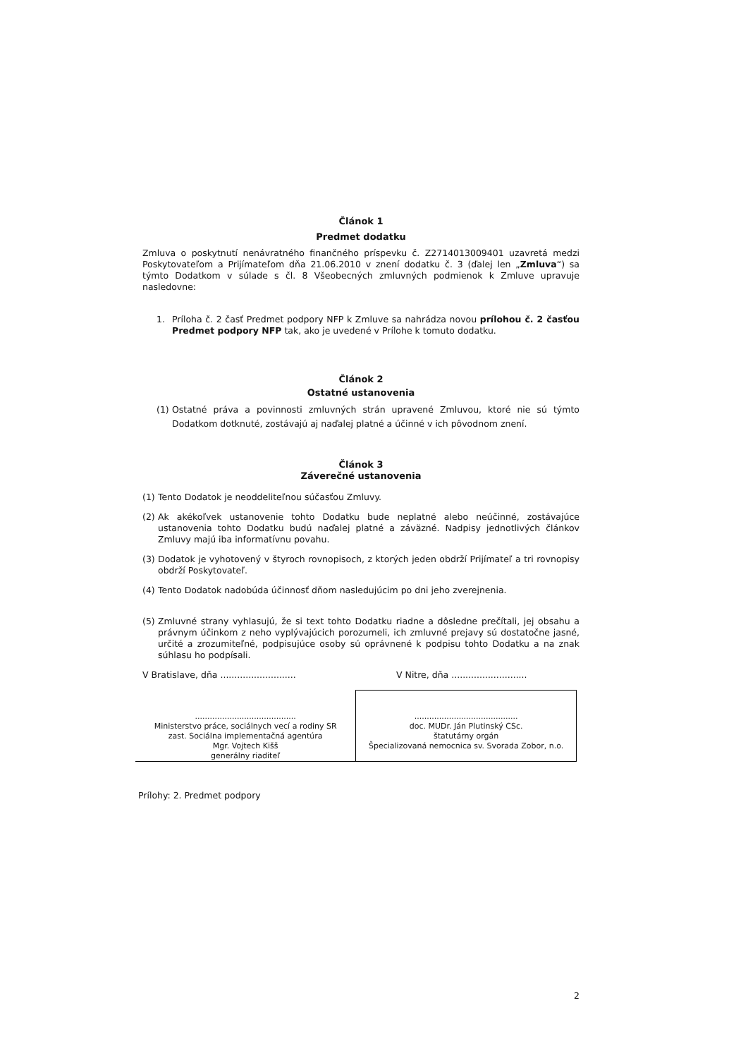Článok 1
Predmet dodatku
Zmluva o poskytnutí nenávratného finančného príspevku č. Z2714013009401 uzavretá medzi Poskytovateľom a Prijímateľom dňa 21.06.2010 v znení dodatku č. 3 (ďalej len „Zmluva“) sa týmto Dodatkom v súlade s čl. 8 Všeobecných zmluvných podmienok k Zmluve upravuje nasledovne:
1. Príloha č. 2 časť Predmet podpory NFP k Zmluve sa nahrádza novou prílohou č. 2 časťou Predmet podpory NFP tak, ako je uvedené v Prílohe k tomuto dodatku.
Článok 2
Ostatné ustanovenia
(1) Ostatné práva a povinnosti zmluvných strán upravené Zmluvou, ktoré nie sú týmto Dodatkom dotknuté, zostávajú aj naďalej platné a účinné v ich pôvodnom znení.
Článok 3
Záverečné ustanovenia
(1) Tento Dodatok je neoddeliteľnou súčasťou Zmluvy.
(2) Ak akékoľvek ustanovenie tohto Dodatku bude neplatné alebo neúčinné, zostávajúce ustanovenia tohto Dodatku budú naďalej platné a záväzné. Nadpisy jednotlivých článkov Zmluvy majú iba informatívnu povahu.
(3) Dodatok je vyhotovený v štyroch rovnopisoch, z ktorých jeden obdrží Prijímateľ a tri rovnopisy obdrží Poskytovateľ.
(4) Tento Dodatok nadobúda účinnosť dňom nasledujúcim po dni jeho zverejnenia.
(5) Zmluvné strany vyhlasujú, že si text tohto Dodatku riadne a dôsledne prečítali, jej obsahu a právnym účinkom z neho vyplývajúcich porozumeli, ich zmluvné prejavy sú dostatočne jasné, určité a zrozumiteľné, podpisujúce osoby sú oprávnené k podpisu tohto Dodatku a na znak súhlasu ho podpísali.
V Bratislave, dňa ........................... V Nitre, dňa ...........................
| ......................................... Ministerstvo práce, sociálnych vecí a rodiny SR zast. Sociálna implementačná agentúra Mgr. Vojtech Kišš generálny riaditeľ | .......................................... doc. MUDr. Ján Plutinský CSc. štatutárny orgán Špecializovaná nemocnica sv. Svorada Zobor, n.o. |
Prílohy: 2. Predmet podpory
2